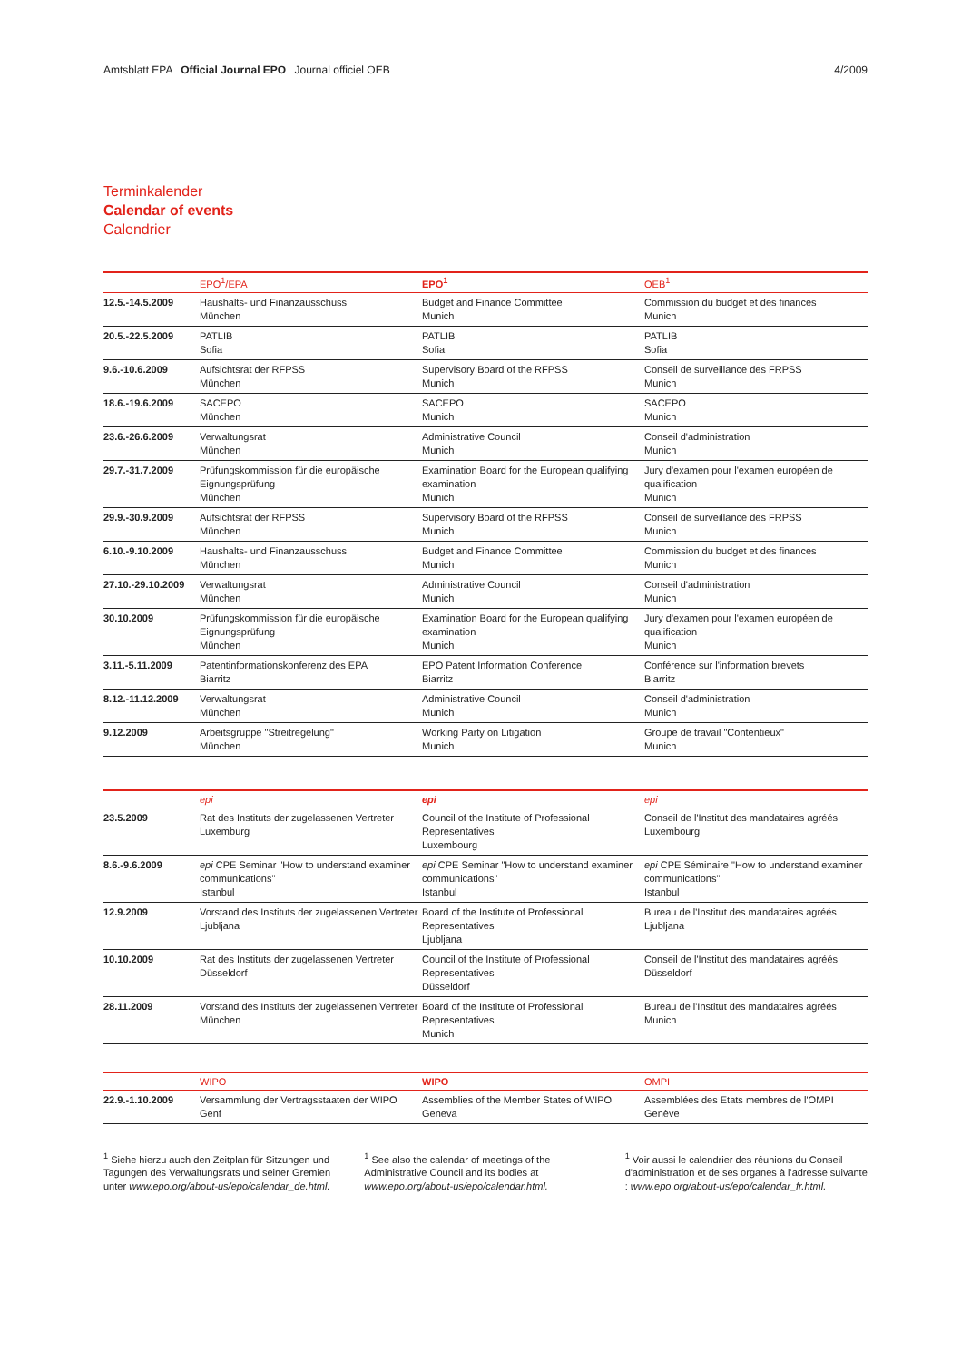Amtsblatt EPA Official Journal EPO Journal officiel OEB
4/2009
Terminkalender
Calendar of events
Calendrier
| | EPO<sup>1</sup>/EPA | EPO<sup>1</sup> | OEB<sup>1</sup> |
| --- | --- | --- | --- |
| 12.5.-14.5.2009 | Haushalts- und Finanzausschuss München | Budget and Finance Committee Munich | Commission du budget et des finances Munich |
| 20.5.-22.5.2009 | PATLIB Sofia | PATLIB Sofia | PATLIB Sofia |
| 9.6.-10.6.2009 | Aufsichtsrat der RFPSS München | Supervisory Board of the RFPSS Munich | Conseil de surveillance des FRPSS Munich |
| 18.6.-19.6.2009 | SACEPO München | SACEPO Munich | SACEPO Munich |
| 23.6.-26.6.2009 | Verwaltungsrat München | Administrative Council Munich | Conseil d'administration Munich |
| 29.7.-31.7.2009 | Prüfungskommission für die europäische Eignungsprüfung München | Examination Board for the European qualifying examination Munich | Jury d'examen pour l'examen européen de qualification Munich |
| 29.9.-30.9.2009 | Aufsichtsrat der RFPSS München | Supervisory Board of the RFPSS Munich | Conseil de surveillance des FRPSS Munich |
| 6.10.-9.10.2009 | Haushalts- und Finanzausschuss München | Budget and Finance Committee Munich | Commission du budget et des finances Munich |
| 27.10.-29.10.2009 | Verwaltungsrat München | Administrative Council Munich | Conseil d'administration Munich |
| 30.10.2009 | Prüfungskommission für die europäische Eignungsprüfung München | Examination Board for the European qualifying examination Munich | Jury d'examen pour l'examen européen de qualification Munich |
| 3.11.-5.11.2009 | Patentinformationskonferenz des EPA Biarritz | EPO Patent Information Conference Biarritz | Conférence sur l'information brevets Biarritz |
| 8.12.-11.12.2009 | Verwaltungsrat München | Administrative Council Munich | Conseil d'administration Munich |
| 9.12.2009 | Arbeitsgruppe "Streitregelung" München | Working Party on Litigation Munich | Groupe de travail "Contentieux" Munich |
| | epi | epi | epi |
| --- | --- | --- | --- |
| 23.5.2009 | Rat des Instituts der zugelassenen Vertreter Luxemburg | Council of the Institute of Professional Representatives Luxembourg | Conseil de l'Institut des mandataires agréés Luxembourg |
| 8.6.-9.6.2009 | epi CPE Seminar "How to understand examiner communications" Istanbul | epi CPE Seminar "How to understand examiner communications" Istanbul | epi CPE Séminaire "How to understand examiner communications" Istanbul |
| 12.9.2009 | Vorstand des Instituts der zugelassenen Vertreter Ljubljana | Board of the Institute of Professional Representatives Ljubljana | Bureau de l'Institut des mandataires agréés Ljubljana |
| 10.10.2009 | Rat des Instituts der zugelassenen Vertreter Düsseldorf | Council of the Institute of Professional Representatives Düsseldorf | Conseil de l'Institut des mandataires agréés Düsseldorf |
| 28.11.2009 | Vorstand des Instituts der zugelassenen Vertreter München | Board of the Institute of Professional Representatives Munich | Bureau de l'Institut des mandataires agréés Munich |
| | WIPO | WIPO | OMPI |
| --- | --- | --- | --- |
| 22.9.-1.10.2009 | Versammlung der Vertragsstaaten der WIPO Genf | Assemblies of the Member States of WIPO Geneva | Assemblées des Etats membres de l'OMPI Genève |
<sup>1</sup> Siehe hierzu auch den Zeitplan für Sitzungen und Tagungen des Verwaltungsrats und seiner Gremien unter www.epo.org/about-us/epo/calendar_de.html.
<sup>1</sup> See also the calendar of meetings of the Administrative Council and its bodies at www.epo.org/about-us/epo/calendar.html.
<sup>1</sup> Voir aussi le calendrier des réunions du Conseil d'administration et de ses organes à l'adresse suivante : www.epo.org/about-us/epo/calendar_fr.html.